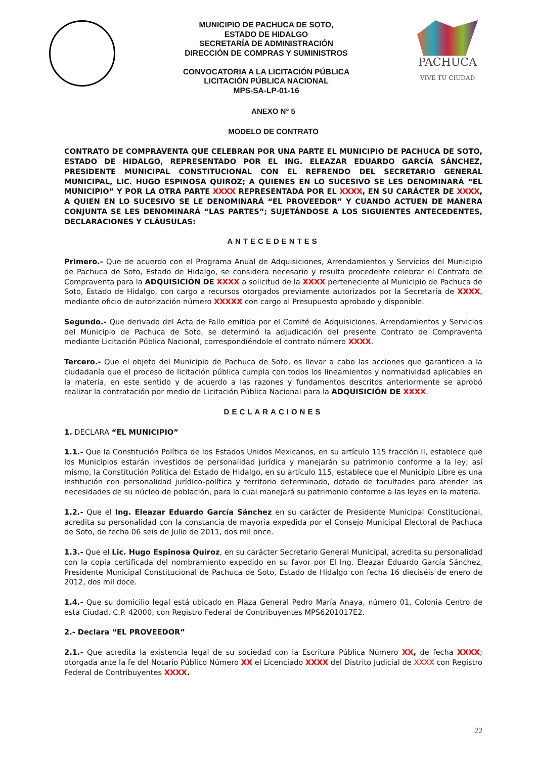MUNICIPIO DE PACHUCA DE SOTO,
ESTADO DE HIDALGO
SECRETARÍA DE ADMINISTRACIÓN
DIRECCIÓN DE COMPRAS Y SUMINISTROS
CONVOCATORIA A LA LICITACIÓN PÚBLICA
LICITACIÓN PÚBLICA NACIONAL
MPS-SA-LP-01-16
PACHUCA
VIVE TU CIUDAD
ANEXO N° 5
MODELO DE CONTRATO
CONTRATO DE COMPRAVENTA QUE CELEBRAN POR UNA PARTE EL MUNICIPIO DE PACHUCA DE SOTO, ESTADO DE HIDALGO, REPRESENTADO POR EL ING. ELEAZAR EDUARDO GARCÍA SÁNCHEZ, PRESIDENTE MUNICIPAL CONSTITUCIONAL CON EL REFRENDO DEL SECRETARIO GENERAL MUNICIPAL, LIC. HUGO ESPINOSA QUIROZ; A QUIENES EN LO SUCESIVO SE LES DENOMINARÁ “EL MUNICIPIO” Y POR LA OTRA PARTE XXXX REPRESENTADA POR EL XXXX, EN SU CARÁCTER DE XXXX, A QUIEN EN LO SUCESIVO SE LE DENOMINARÁ “EL PROVEEDOR” Y CUANDO ACTUEN DE MANERA CONJUNTA SE LES DENOMINARÁ “LAS PARTES”; SUJETÁNDOSE A LOS SIGUIENTES ANTECEDENTES, DECLARACIONES Y CLÁUSULAS:
ANTECEDENTES
Primero.- Que de acuerdo con el Programa Anual de Adquisiciones, Arrendamientos y Servicios del Municipio de Pachuca de Soto, Estado de Hidalgo, se considera necesario y resulta procedente celebrar el Contrato de Compraventa para la ADQUISICIÓN DE XXXX a solicitud de la XXXX perteneciente al Municipio de Pachuca de Soto, Estado de Hidalgo, con cargo a recursos otorgados previamente autorizados por la Secretaría de XXXX, mediante oficio de autorización número XXXXX con cargo al Presupuesto aprobado y disponible.
Segundo.- Que derivado del Acta de Fallo emitida por el Comité de Adquisiciones, Arrendamientos y Servicios del Municipio de Pachuca de Soto, se determinó la adjudicación del presente Contrato de Compraventa mediante Licitación Pública Nacional, correspondiéndole el contrato número XXXX.
Tercero.- Que el objeto del Municipio de Pachuca de Soto, es llevar a cabo las acciones que garanticen a la ciudadanía que el proceso de licitación pública cumpla con todos los lineamientos y normatividad aplicables en la materia, en este sentido y de acuerdo a las razones y fundamentos descritos anteriormente se aprobó realizar la contratación por medio de Licitación Pública Nacional para la ADQUISICIÓN DE XXXX.
DECLARACIONES
1. DECLARA “EL MUNICIPIO”
1.1.- Que la Constitución Política de los Estados Unidos Mexicanos, en su artículo 115 fracción II, establece que los Municipios estarán investidos de personalidad jurídica y manejarán su patrimonio conforme a la ley; así mismo, la Constitución Política del Estado de Hidalgo, en su artículo 115, establece que el Municipio Libre es una institución con personalidad jurídico-política y territorio determinado, dotado de facultades para atender las necesidades de su núcleo de población, para lo cual manejará su patrimonio conforme a las leyes en la materia.
1.2.- Que el Ing. Eleazar Eduardo García Sánchez en su carácter de Presidente Municipal Constitucional, acredita su personalidad con la constancia de mayoría expedida por el Consejo Municipal Electoral de Pachuca de Soto, de fecha 06 seis de Julio de 2011, dos mil once.
1.3.- Que el Lic. Hugo Espinosa Quiroz, en su carácter Secretario General Municipal, acredita su personalidad con la copia certificada del nombramiento expedido en su favor por El Ing. Eleazar Eduardo García Sánchez, Presidente Municipal Constitucional de Pachuca de Soto, Estado de Hidalgo con fecha 16 dieciséis de enero de 2012, dos mil doce.
1.4.- Que su domicilio legal está ubicado en Plaza General Pedro María Anaya, número 01, Colonia Centro de esta Ciudad, C.P. 42000, con Registro Federal de Contribuyentes MPS6201017E2.
2.- Declara “EL PROVEEDOR”
2.1.- Que acredita la existencia legal de su sociedad con la Escritura Pública Número XX, de fecha XXXX; otorgada ante la fe del Notario Público Número XX el Licenciado XXXX del Distrito Judicial de XXXX con Registro Federal de Contribuyentes XXXX.
22